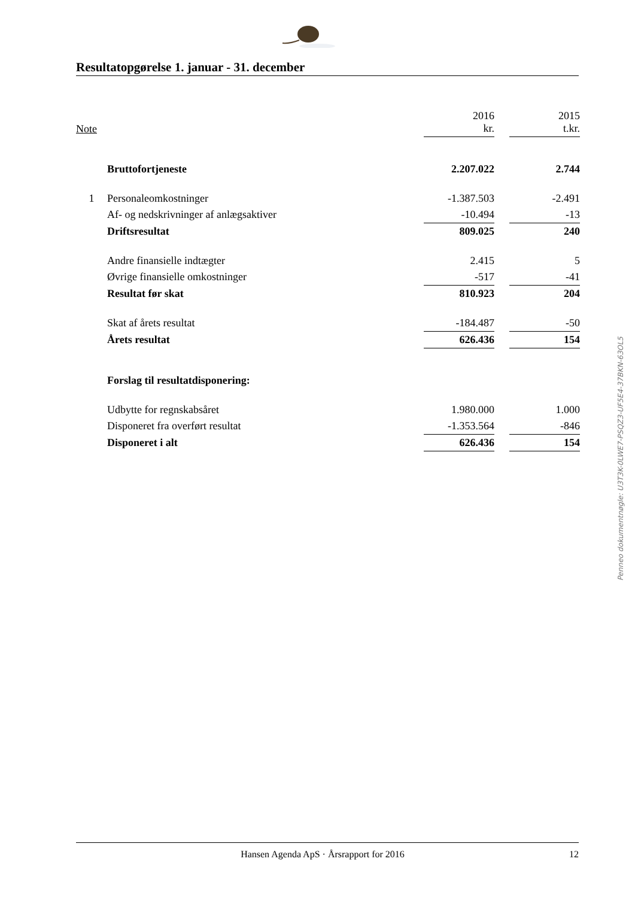Resultatopgørelse 1. januar - 31. december
| Note | | 2016 kr. | | 2015 t.kr. |
| --- | --- | --- | --- | --- |
| | Bruttofortjeneste | 2.207.022 | | 2.744 |
| 1 | Personaleomkostninger | -1.387.503 | | -2.491 |
| | Af- og nedskrivninger af anlægsaktiver | -10.494 | | -13 |
| | Driftsresultat | 809.025 | | 240 |
| | Andre finansielle indtægter | 2.415 | | 5 |
| | Øvrige finansielle omkostninger | -517 | | -41 |
| | Resultat før skat | 810.923 | | 204 |
| | Skat af årets resultat | -184.487 | | -50 |
| | Årets resultat | 626.436 | | 154 |
| | Forslag til resultatdisponering: | | | |
| | Udbytte for regnskabsåret | 1.980.000 | | 1.000 |
| | Disponeret fra overført resultat | -1.353.564 | | -846 |
| | Disponeret i alt | 626.436 | | 154 |
Penneo dokumentnøgle: U3T3K-0LWE7-PSQZ3-UF5E4-37BKN-63OL5
Hansen Agenda ApS · Årsrapport for 2016 12